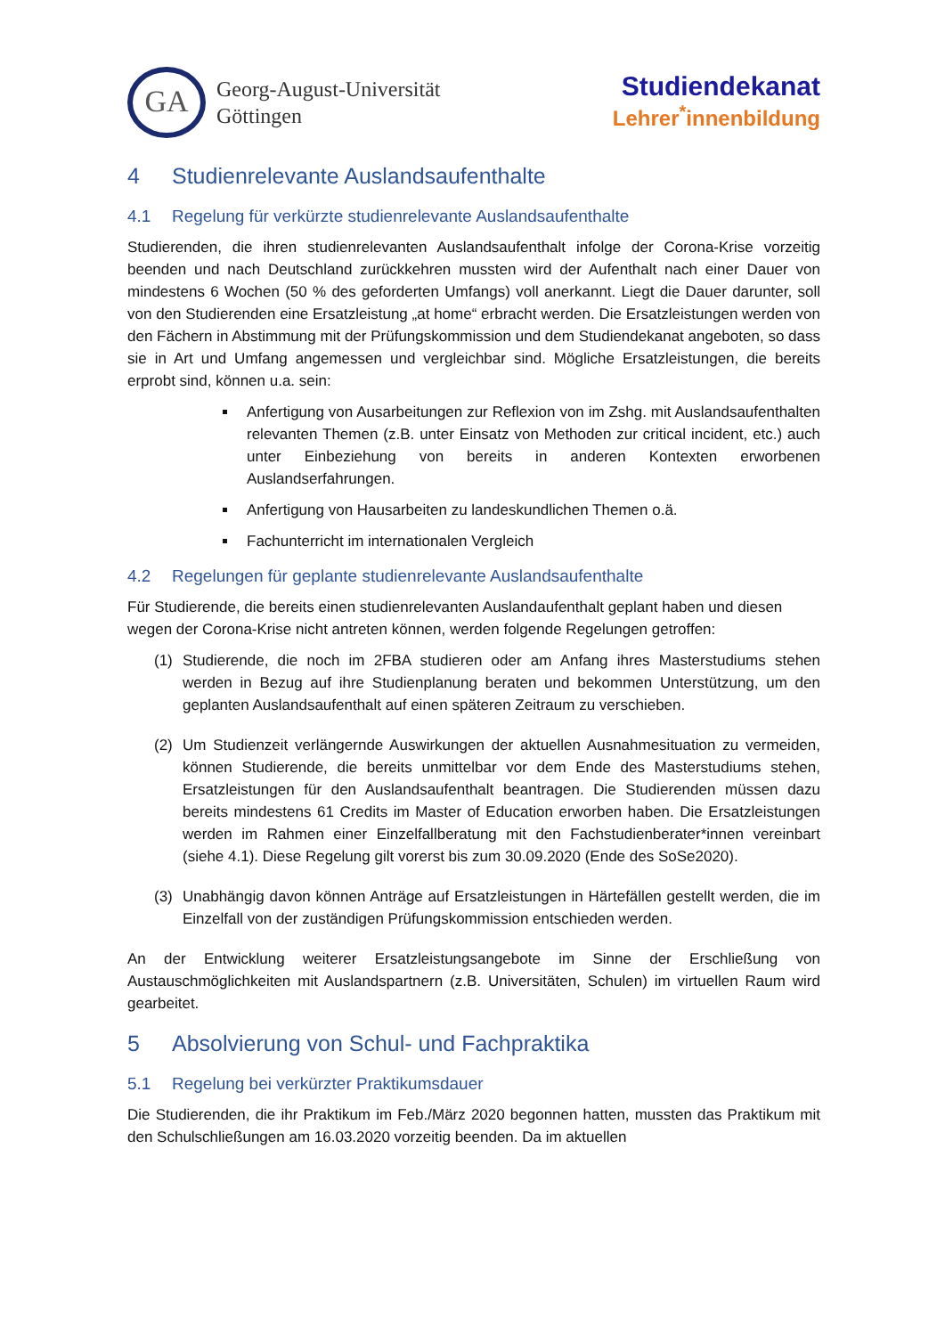GA
Georg-August-Universität
Göttingen
Studiendekanat
Lehrer<sup>*</sup>innenbildung
4 Studienrelevante Auslandsaufenthalte
4.1 Regelung für verkürzte studienrelevante Auslandsaufenthalte
Studierenden, die ihren studienrelevanten Auslandsaufenthalt infolge der Corona-Krise vorzeitig beenden und nach Deutschland zurückkehren mussten wird der Aufenthalt nach einer Dauer von mindestens 6 Wochen (50 % des geforderten Umfangs) voll anerkannt. Liegt die Dauer darunter, soll von den Studierenden eine Ersatzleistung „at home“ erbracht werden. Die Ersatzleistungen werden von den Fächern in Abstimmung mit der Prüfungskommission und dem Studiendekanat angeboten, so dass sie in Art und Umfang angemessen und vergleichbar sind. Mögliche Ersatzleistungen, die bereits erprobt sind, können u.a. sein:
Anfertigung von Ausarbeitungen zur Reflexion von im Zshg. mit Auslandsaufenthalten relevanten Themen (z.B. unter Einsatz von Methoden zur critical incident, etc.) auch unter Einbeziehung von bereits in anderen Kontexten erworbenen Auslandserfahrungen.
Anfertigung von Hausarbeiten zu landeskundlichen Themen o.ä.
Fachunterricht im internationalen Vergleich
4.2 Regelungen für geplante studienrelevante Auslandsaufenthalte
Für Studierende, die bereits einen studienrelevanten Auslandaufenthalt geplant haben und diesen wegen der Corona-Krise nicht antreten können, werden folgende Regelungen getroffen:
(1) Studierende, die noch im 2FBA studieren oder am Anfang ihres Masterstudiums stehen werden in Bezug auf ihre Studienplanung beraten und bekommen Unterstützung, um den geplanten Auslandsaufenthalt auf einen späteren Zeitraum zu verschieben.
(2) Um Studienzeit verlängernde Auswirkungen der aktuellen Ausnahmesituation zu vermeiden, können Studierende, die bereits unmittelbar vor dem Ende des Masterstudiums stehen, Ersatzleistungen für den Auslandsaufenthalt beantragen. Die Studierenden müssen dazu bereits mindestens 61 Credits im Master of Education erworben haben. Die Ersatzleistungen werden im Rahmen einer Einzelfallberatung mit den Fachstudienberater*innen vereinbart (siehe 4.1). Diese Regelung gilt vorerst bis zum 30.09.2020 (Ende des SoSe2020).
(3) Unabhängig davon können Anträge auf Ersatzleistungen in Härtefällen gestellt werden, die im Einzelfall von der zuständigen Prüfungskommission entschieden werden.
An der Entwicklung weiterer Ersatzleistungsangebote im Sinne der Erschließung von Austauschmöglichkeiten mit Auslandspartnern (z.B. Universitäten, Schulen) im virtuellen Raum wird gearbeitet.
5 Absolvierung von Schul- und Fachpraktika
5.1 Regelung bei verkürzter Praktikumsdauer
Die Studierenden, die ihr Praktikum im Feb./März 2020 begonnen hatten, mussten das Praktikum mit den Schulschließungen am 16.03.2020 vorzeitig beenden. Da im aktuellen